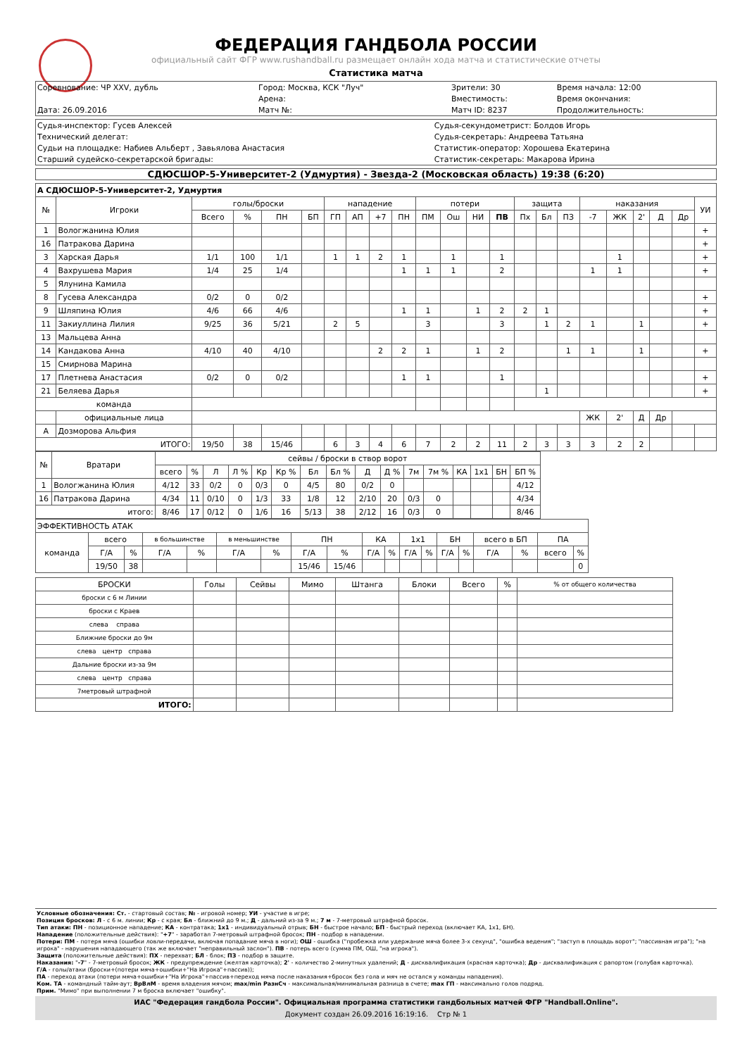ФЕДЕРАЦИЯ ГАНДБОЛА РОССИИ
официальный сайт ФГР www.rushandball.ru размещает онлайн хода матча и статистические отчеты
Статистика матча
| Соревнование: ЧР XXV, дубль | Город: Москва, КСК "Луч" | Зрители: 30 | Время начала: 12:00 |
| | Арена: | Вместимость: | Время окончания: |
| Дата: 26.09.2016 | Матч №: | Матч ID: 8237 | Продолжительность: |
| Судья-инспектор: Гусев Алексей | Судья-секундометрист: Болдов Игорь |
| Технический делегат: | Судья-секретарь: Андреева Татьяна |
| Судьи на площадке: Набиев Альберт , Завьялова Анастасия | Статистик-оператор: Хорошева Екатерина |
| Старший судейско-секретарской бригады: | Статистик-секретарь: Макарова Ирина |
СДЮСШОР-5-Университет-2 (Удмуртия) - Звезда-2 (Московская область) 19:38 (6:20)
| А СДЮСШОР-5-Университет-2, Удмуртия | | | | | | | | | | | | | | | | | | | | | | |
| № | Игроки | голы/броски | | | | нападение | | | | потери | | | | защита | | | наказания | | | | | УИ |
| | | Всего | % | ПН | БП | ГП | АП | +7 | ПН | ПМ | Ош | НИ | ПВ | Пх | Бл | ПЗ | -7 | ЖК | 2' | Д | Др | |
| 1 | Вологжанина Юлия | | | | | | | | | | | | | | | | | | | | | + |
| 16 | Патракова Дарина | | | | | | | | | | | | | | | | | | | | | + |
| 3 | Харская Дарья | 1/1 | 100 | 1/1 | | 1 | 1 | 2 | 1 | | 1 | | 1 | | | | | 1 | | | | + |
| 4 | Вахрушева Мария | 1/4 | 25 | 1/4 | | | | | 1 | 1 | 1 | | 2 | | | | 1 | 1 | | | | + |
| 5 | Ялунина Камила | | | | | | | | | | | | | | | | | | | | | |
| 8 | Гусева Александра | 0/2 | 0 | 0/2 | | | | | | | | | | | | | | | | | | + |
| 9 | Шляпина Юлия | 4/6 | 66 | 4/6 | | | | | 1 | 1 | | 1 | 2 | 2 | 1 | | | | | | | + |
| 11 | Закиуллина Лилия | 9/25 | 36 | 5/21 | | 2 | 5 | | | 3 | | | 3 | | 1 | 2 | 1 | | 1 | | | + |
| 13 | Мальцева Анна | | | | | | | | | | | | | | | | | | | | | |
| 14 | Кандакова Анна | 4/10 | 40 | 4/10 | | | | 2 | 2 | 1 | | 1 | 2 | | | 1 | 1 | | 1 | | | + |
| 15 | Смирнова Марина | | | | | | | | | | | | | | | | | | | | | |
| 17 | Плетнева Анастасия | 0/2 | 0 | 0/2 | | | | | 1 | 1 | | | 1 | | | | | | | | | + |
| 21 | Беляева Дарья | | | | | | | | | | | | | | 1 | | | | | | | + |
| команда | | | | | | | | | | | | | | | | | | | | | | |
| | официальные лица | | | | | | | | | | | | | | | | ЖК | 2' | Д | Др | | |
| А | Дозморова Альфия | | | | | | | | | | | | | | | | | | | | | |
| ИТОГО: | | 19/50 | 38 | 15/46 | | 6 | 3 | 4 | 6 | 7 | 2 | 2 | 11 | 2 | 3 | 3 | 3 | 2 | 2 | | | |
| № | Вратари | сейвы / броски в створ ворот | | | | | | | | | | | | | | | |
| --- | --- | --- | --- | --- | --- | --- | --- | --- | --- | --- | --- | --- | --- | --- | --- | --- | --- |
| | | всего | % | Л | Л % | Кр | Кр % | Бл | Бл % | Д | Д % | 7м | 7м % | КА | 1х1 | БН | БП % |
| 1 | Вологжанина Юлия | 4/12 | 33 | 0/2 | 0 | 0/3 | 0 | 4/5 | 80 | 0/2 | 0 | | | | | | 4/12 |
| 16 | Патракова Дарина | 4/34 | 11 | 0/10 | 0 | 1/3 | 33 | 1/8 | 12 | 2/10 | 20 | 0/3 | 0 | | | | 4/34 |
| итого: | | 8/46 | 17 | 0/12 | 0 | 1/6 | 16 | 5/13 | 38 | 2/12 | 16 | 0/3 | 0 | | | | 8/46 |
| ЭФФЕКТИВНОСТЬ АТАК | | | | | | | | | | | | | | | | | | |
| команда | всего | | в большинстве | | в меньшинстве | | ПН | | КА | | 1х1 | | БН | | всего в БП | | ПА | |
| | Г/А | % | Г/А | % | Г/А | % | Г/А | % | Г/А | % | Г/А | % | Г/А | % | Г/А | % | всего | % |
| | 19/50 | 38 | | | | | 15/46 | 15/46 | | | | | | | | | | 0 |
| БРОСКИ | Голы | Сейвы | Мимо | Штанга | Блоки | Всего | % | % от общего количества |
| броски с 6 м Линии | | | | | | | | |
| броски с Краев | | | | | | | | |
| слева справа | | | | | | | | |
| Ближние броски до 9м | | | | | | | | |
| слева центр справа | | | | | | | | |
| Дальние броски из-за 9м | | | | | | | | |
| слева центр справа | | | | | | | | |
| 7метровый штрафной | | | | | | | | |
| ИТОГО: | | | | | | | | |
Условные обозначения: Ст. - стартовый состав; № - игровой номер; УИ - участие в игре;
Позиция бросков: Л - с 6 м. линии; Кр - с края; Бл - ближний до 9 м.; Д - дальний из-за 9 м.; 7 м - 7-метровый штрафной бросок.
Тип атаки: ПН - позиционное нападение; КА - контратака; 1х1 - индивидуальный отрыв; БН - быстрое начало; БП - быстрый переход (включает КА, 1х1, БН).
Нападение (положительные действия): "+7" - заработал 7-метровый штрафной бросок; ПН - подбор в нападении.
Потери: ПМ - потеря мяча (ошибки ловли-передачи, включая попадание мяча в ноги); ОШ - ошибка ("пробежка или удержание мяча более 3-х секунд", "ошибка ведения"; "заступ в площадь ворот"; "пассивная игра"); "на игрока" - нарушения нападающего (так же включает "неправильный заслон"). ПВ - потерь всего (сумма ПМ, ОШ, "на игрока").
Защита (положительные действия): ПХ - перехват; БЛ - блок; ПЗ - подбор в защите.
Наказания: "-7" - 7-метровый бросок; ЖК - предупреждение (желтая карточка); 2' - количество 2-минутных удалений; Д - дисквалификация (красная карточка); Др - дисквалификация с рапортом (голубая карточка).
Г/А - голы/атаки (броски+(потери мяча+ошибки+"На Игрока"+пассив));
ПА - переход атаки (потери мяча+ошибки+"На Игрока"+пассив+переход мяча после наказания+бросок без гола и мяч не остался у команды нападения).
Ком. ТА - командный тайм-аут; ВрВлМ - время владения мячом; max/min РазнСч - максимальная/минимальная разница в счете; max ГП - максимально голов подряд.
Прим. "Мимо" при выполнении 7 м броска включает "ошибку".
ИАС "Федерация гандбола России". Официальная программа статистики гандбольных матчей ФГР "Handball.Online".
Документ создан 26.09.2016 16:19:16. Стр № 1